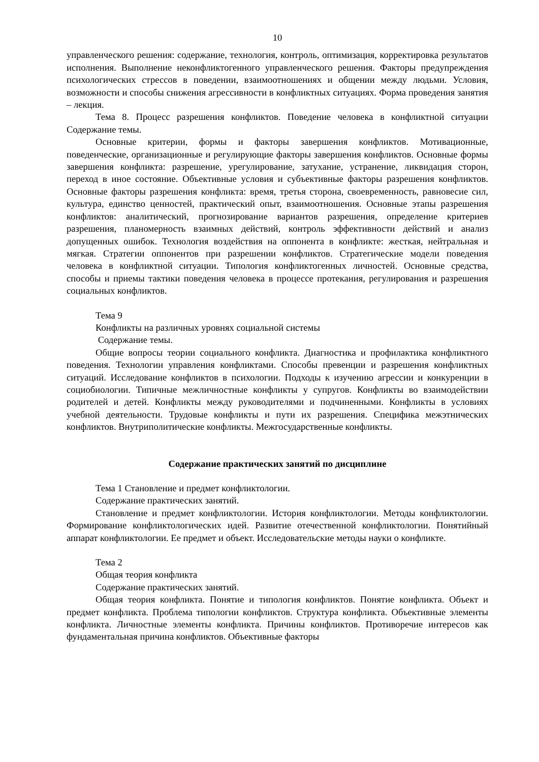10
управленческого решения: содержание, технология, контроль, оптимизация, корректировка результатов исполнения. Выполнение неконфликтогенного управленческого решения. Факторы предупреждения психологических стрессов в поведении, взаимоотношениях и общении между людьми. Условия, возможности и способы снижения агрессивности в конфликтных ситуациях. Форма проведения занятия – лекция.
Тема 8. Процесс разрешения конфликтов. Поведение человека в конфликтной ситуации Содержание темы.
Основные критерии, формы и факторы завершения конфликтов. Мотивационные, поведенческие, организационные и регулирующие факторы завершения конфликтов. Основные формы завершения конфликта: разрешение, урегулирование, затухание, устранение, ликвидация сторон, переход в иное состояние. Объективные условия и субъективные факторы разрешения конфликтов. Основные факторы разрешения конфликта: время, третья сторона, своевременность, равновесие сил, культура, единство ценностей, практический опыт, взаимоотношения. Основные этапы разрешения конфликтов: аналитический, прогнозирование вариантов разрешения, определение критериев разрешения, планомерность взаимных действий, контроль эффективности действий и анализ допущенных ошибок. Технология воздействия на оппонента в конфликте: жесткая, нейтральная и мягкая. Стратегии оппонентов при разрешении конфликтов. Стратегические модели поведения человека в конфликтной ситуации. Типология конфликтогенных личностей. Основные средства, способы и приемы тактики поведения человека в процессе протекания, регулирования и разрешения социальных конфликтов.
Тема 9
Конфликты на различных уровнях социальной системы
Содержание темы.
Общие вопросы теории социального конфликта. Диагностика и профилактика конфликтного поведения. Технологии управления конфликтами. Способы превенции и разрешения конфликтных ситуаций. Исследование конфликтов в психологии. Подходы к изучению агрессии и конкуренции в социобиологии. Типичные межличностные конфликты у супругов. Конфликты во взаимодействии родителей и детей. Конфликты между руководителями и подчиненными. Конфликты в условиях учебной деятельности. Трудовые конфликты и пути их разрешения. Специфика межэтнических конфликтов. Внутриполитические конфликты. Межгосударственные конфликты.
Содержание практических занятий по дисциплине
Тема 1 Становление и предмет конфликтологии.
Содержание практических занятий.
Становление и предмет конфликтологии. История конфликтологии. Методы конфликтологии. Формирование конфликтологических идей. Развитие отечественной конфликтологии. Понятийный аппарат конфликтологии. Ее предмет и объект. Исследовательские методы науки о конфликте.
Тема 2
Общая теория конфликта
Содержание практических занятий.
Общая теория конфликта. Понятие и типология конфликтов. Понятие конфликта. Объект и предмет конфликта. Проблема типологии конфликтов. Структура конфликта. Объективные элементы конфликта. Личностные элементы конфликта. Причины конфликтов. Противоречие интересов как фундаментальная причина конфликтов. Объективные факторы